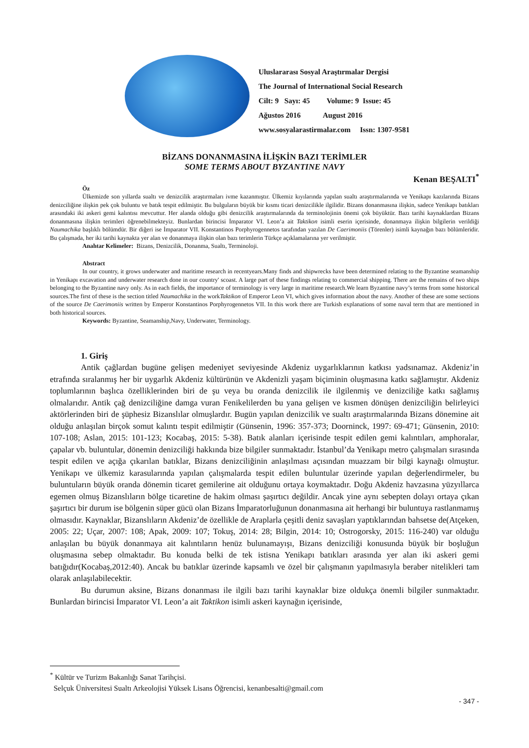Uluslararası Sosyal Araştırmalar Dergisi
The Journal of International Social Research
Cilt: 9 Sayı: 45 Volume: 9 Issue: 45
Ağustos 2016 August 2016
www.sosyalarastirmalar.com Issn: 1307-9581
BİZANS DONANMASINA İLİŞKİN BAZI TERİMLER
SOME TERMS ABOUT BYZANTINE NAVY
Kenan BEŞALTI<sup>*</sup>
Öz
Ülkemizde son yıllarda sualtı ve denizcilik araştırmaları ivme kazanmıştır. Ülkemiz kıyılarında yapılan sualtı araştırmalarında ve Yenikapı kazılarında Bizans denizciliğine ilişkin pek çok buluntu ve batık tespit edilmiştir. Bu bulguların büyük bir kısmı ticari denizcilikle ilgilidir. Bizans donanmasına ilişkin, sadece Yenikapı batıkları arasındaki iki askeri gemi kalıntısı mevcuttur. Her alanda olduğu gibi denizcilik araştırmalarında da terminolojinin önemi çok büyüktür. Bazı tarihi kaynaklardan Bizans donanmasına ilişkin terimleri öğrenebilmekteyiz. Bunlardan birincisi İmparator VI. Leon’a ait Taktikon isimli eserin içerisinde, donanmaya ilişkin bilgilerin verildiği Naumachika başlıklı bölümdür. Bir diğeri ise İmparator VII. Konstantinos Porphyrogennetos tarafından yazılan De Caerimoniis (Törenler) isimli kaynağın bazı bölümleridir. Bu çalışmada, her iki tarihi kaynakta yer alan ve donanmaya ilişkin olan bazı terimlerin Türkçe açıklamalarına yer verilmiştir.
Anahtar Kelimeler: Bizans, Denizcilik, Donanma, Sualtı, Terminoloji.
Abstract
In our country, it grows underwater and maritime research in recentyears.Many finds and shipwrecks have been determined relating to the Byzantine seamanship in Yenikapı excavation and underwater research done in our country' scoast. A large part of these findings relating to commercial shipping. There are the remains of two ships belonging to the Byzantine navy only. As in each fields, the importance of terminology is very large in maritime research.We learn Byzantine navy’s terms from some historical sources.The first of these is the section titled Naumachika in the workTaktikon of Emperor Leon VI, which gives information about the navy. Another of these are some sections of the source De Caerimoniis written by Emperor Konstantinos Porphyrogennetos VII. In this work there are Turkish explanations of some naval term that are mentioned in both historical sources.
Keywords: Byzantine, Seamanship,Navy, Underwater, Terminology.
1. Giriş
Antik çağlardan bugüne gelişen medeniyet seviyesinde Akdeniz uygarlıklarının katkısı yadsınamaz. Akdeniz’in etrafında sıralanmış her bir uygarlık Akdeniz kültürünün ve Akdenizli yaşam biçiminin oluşmasına katkı sağlamıştır. Akdeniz toplumlarının başlıca özelliklerinden biri de şu veya bu oranda denizcilik ile ilgilenmiş ve denizciliğe katkı sağlamış olmalarıdır. Antik çağ denizciliğine damga vuran Fenikelilerden bu yana gelişen ve kısmen dönüşen denizciliğin belirleyici aktörlerinden biri de şüphesiz Bizanslılar olmuşlardır. Bugün yapılan denizcilik ve sualtı araştırmalarında Bizans dönemine ait olduğu anlaşılan birçok somut kalıntı tespit edilmiştir (Günsenin, 1996: 357-373; Doorninck, 1997: 69-471; Günsenin, 2010: 107-108; Aslan, 2015: 101-123; Kocabaş, 2015: 5-38). Batık alanları içerisinde tespit edilen gemi kalıntıları, amphoralar, çapalar vb. buluntular, dönemin denizciliği hakkında bize bilgiler sunmaktadır. İstanbul’da Yenikapı metro çalışmaları sırasında tespit edilen ve açığa çıkarılan batıklar, Bizans denizciliğinin anlaşılması açısından muazzam bir bilgi kaynağı olmuştur. Yenikapı ve ülkemiz karasularında yapılan çalışmalarda tespit edilen buluntular üzerinde yapılan değerlendirmeler, bu buluntuların büyük oranda dönemin ticaret gemilerine ait olduğunu ortaya koymaktadır. Doğu Akdeniz havzasına yüzyıllarca egemen olmuş Bizanslıların bölge ticaretine de hakim olması şaşırtıcı değildir. Ancak yine aynı sebepten dolayı ortaya çıkan şaşırtıcı bir durum ise bölgenin süper gücü olan Bizans İmparatorluğunun donanmasına ait herhangi bir buluntuya rastlanmamış olmasıdır. Kaynaklar, Bizanslıların Akdeniz’de özellikle de Araplarla çeşitli deniz savaşları yaptıklarından bahsetse de(Atçeken, 2005: 22; Uçar, 2007: 108; Apak, 2009: 107; Tokuş, 2014: 28; Bilgin, 2014: 10; Ostrogorsky, 2015: 116-240) var olduğu anlaşılan bu büyük donanmaya ait kalıntıların henüz bulunamayışı, Bizans denizciliği konusunda büyük bir boşluğun oluşmasına sebep olmaktadır. Bu konuda belki de tek istisna Yenikapı batıkları arasında yer alan iki askeri gemi batığıdır(Kocabaş,2012:40). Ancak bu batıklar üzerinde kapsamlı ve özel bir çalışmanın yapılmasıyla beraber nitelikleri tam olarak anlaşılabilecektir.
Bu durumun aksine, Bizans donanması ile ilgili bazı tarihi kaynaklar bize oldukça önemli bilgiler sunmaktadır. Bunlardan birincisi İmparator VI. Leon’a ait Taktikon isimli askeri kaynağın içerisinde,
<sup>*</sup> Kültür ve Turizm Bakanlığı Sanat Tarihçisi.
Selçuk Üniversitesi Sualtı Arkeolojisi Yüksek Lisans Öğrencisi, kenanbesalti@gmail.com
- 347 -